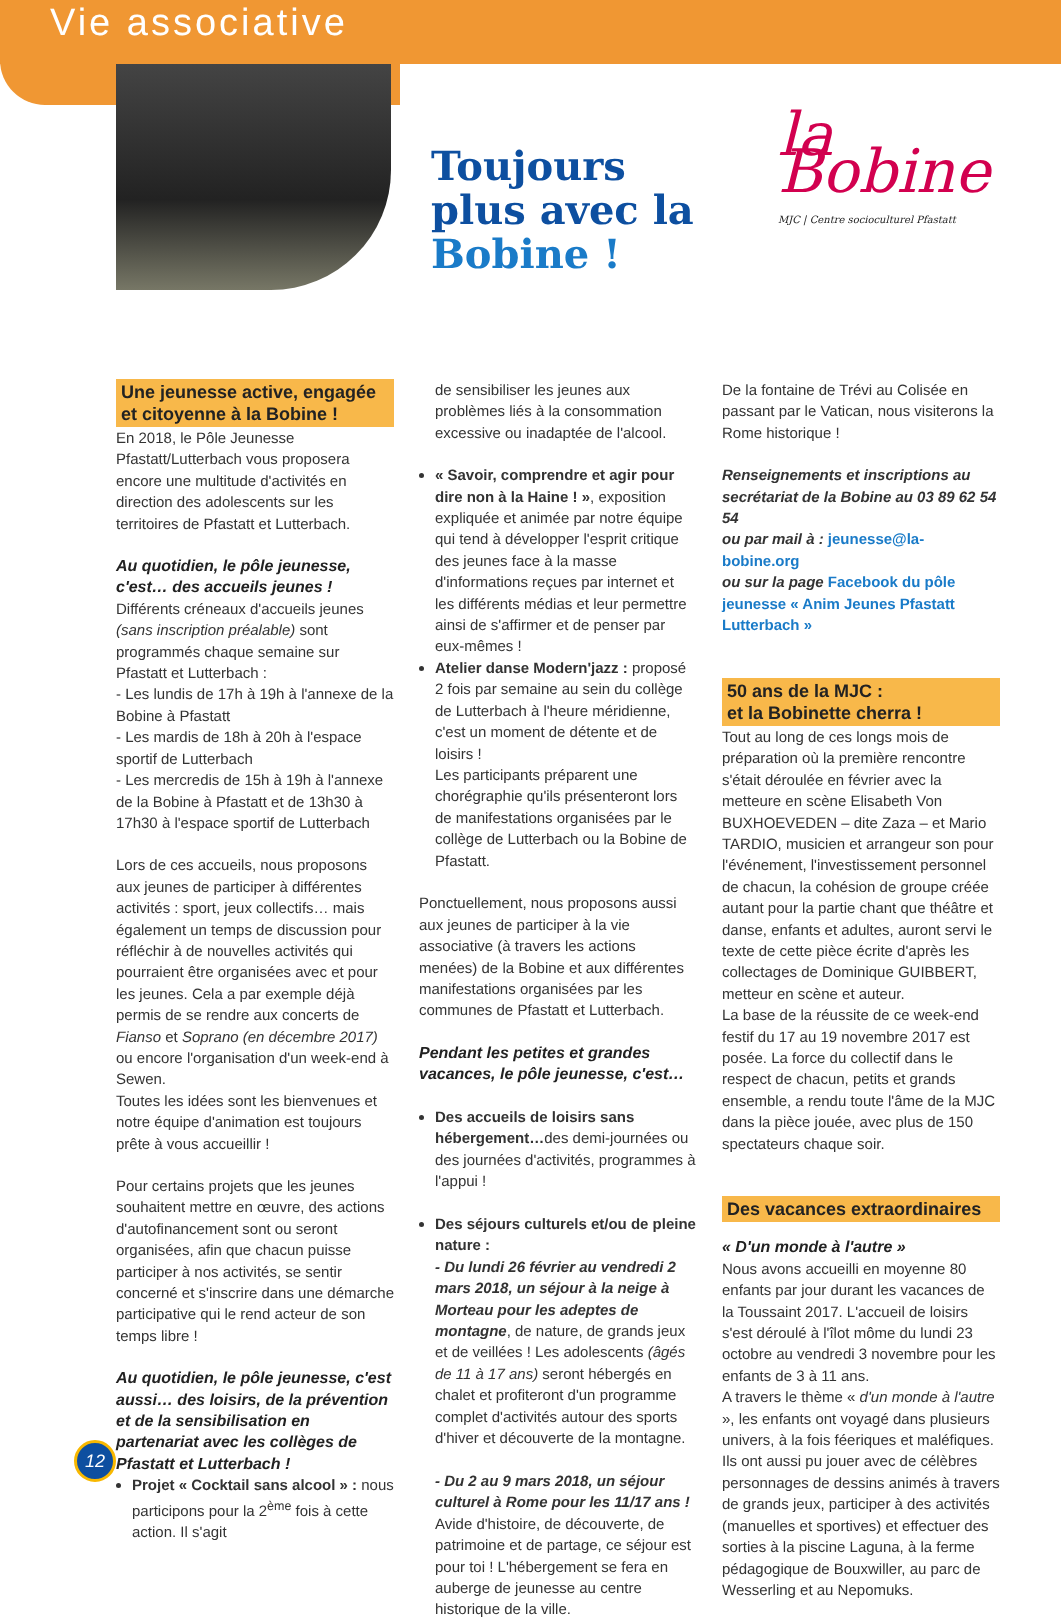Vie associative
Toujours plus avec la Bobine !
la Bobine
MJC | Centre socioculturel Pfastatt
Une jeunesse active, engagée et citoyenne à la Bobine !
En 2018, le Pôle Jeunesse Pfastatt/Lutterbach vous proposera encore une multitude d'activités en direction des adolescents sur les territoires de Pfastatt et Lutterbach.
Au quotidien, le pôle jeunesse, c'est… des accueils jeunes !
Différents créneaux d'accueils jeunes (sans inscription préalable) sont programmés chaque semaine sur Pfastatt et Lutterbach :
- Les lundis de 17h à 19h à l'annexe de la Bobine à Pfastatt
- Les mardis de 18h à 20h à l'espace sportif de Lutterbach
- Les mercredis de 15h à 19h à l'annexe de la Bobine à Pfastatt et de 13h30 à 17h30 à l'espace sportif de Lutterbach
Lors de ces accueils, nous proposons aux jeunes de participer à différentes activités : sport, jeux collectifs… mais également un temps de discussion pour réfléchir à de nouvelles activités qui pourraient être organisées avec et pour les jeunes. Cela a par exemple déjà permis de se rendre aux concerts de Fianso et Soprano (en décembre 2017) ou encore l'organisation d'un week-end à Sewen.
Toutes les idées sont les bienvenues et notre équipe d'animation est toujours prête à vous accueillir !
Pour certains projets que les jeunes souhaitent mettre en œuvre, des actions d'autofinancement sont ou seront organisées, afin que chacun puisse participer à nos activités, se sentir concerné et s'inscrire dans une démarche participative qui le rend acteur de son temps libre !
Au quotidien, le pôle jeunesse, c'est aussi… des loisirs, de la prévention et de la sensibilisation en partenariat avec les collèges de Pfastatt et Lutterbach !
Projet « Cocktail sans alcool » : nous participons pour la 2<sup>ème</sup> fois à cette action. Il s'agit
de sensibiliser les jeunes aux problèmes liés à la consommation excessive ou inadaptée de l'alcool.
« Savoir, comprendre et agir pour dire non à la Haine ! », exposition expliquée et animée par notre équipe qui tend à développer l'esprit critique des jeunes face à la masse d'informations reçues par internet et les différents médias et leur permettre ainsi de s'affirmer et de penser par eux-mêmes !
Atelier danse Modern'jazz : proposé 2 fois par semaine au sein du collège de Lutterbach à l'heure méridienne, c'est un moment de détente et de loisirs !
Les participants préparent une chorégraphie qu'ils présenteront lors de manifestations organisées par le collège de Lutterbach ou la Bobine de Pfastatt.
Ponctuellement, nous proposons aussi aux jeunes de participer à la vie associative (à travers les actions menées) de la Bobine et aux différentes manifestations organisées par les communes de Pfastatt et Lutterbach.
Pendant les petites et grandes vacances, le pôle jeunesse, c'est…
Des accueils de loisirs sans hébergement…des demi-journées ou des journées d'activités, programmes à l'appui !
Des séjours culturels et/ou de pleine nature :
- Du lundi 26 février au vendredi 2 mars 2018, un séjour à la neige à Morteau pour les adeptes de montagne, de nature, de grands jeux et de veillées ! Les adolescents (âgés de 11 à 17 ans) seront hébergés en chalet et profiteront d'un programme complet d'activités autour des sports d'hiver et découverte de la montagne.
- Du 2 au 9 mars 2018, un séjour culturel à Rome pour les 11/17 ans !
Avide d'histoire, de découverte, de patrimoine et de partage, ce séjour est pour toi ! L'hébergement se fera en auberge de jeunesse au centre historique de la ville.
De la fontaine de Trévi au Colisée en passant par le Vatican, nous visiterons la Rome historique !
Renseignements et inscriptions au secrétariat de la Bobine au 03 89 62 54 54
ou par mail à : jeunesse@la-bobine.org
ou sur la page Facebook du pôle jeunesse « Anim Jeunes Pfastatt Lutterbach »
50 ans de la MJC :
et la Bobinette cherra !
Tout au long de ces longs mois de préparation où la première rencontre s'était déroulée en février avec la metteure en scène Elisabeth Von BUXHOEVEDEN – dite Zaza – et Mario TARDIO, musicien et arrangeur son pour l'événement, l'investissement personnel de chacun, la cohésion de groupe créée autant pour la partie chant que théâtre et danse, enfants et adultes, auront servi le texte de cette pièce écrite d'après les collectages de Dominique GUIBBERT, metteur en scène et auteur.
La base de la réussite de ce week-end festif du 17 au 19 novembre 2017 est posée. La force du collectif dans le respect de chacun, petits et grands ensemble, a rendu toute l'âme de la MJC dans la pièce jouée, avec plus de 150 spectateurs chaque soir.
Des vacances extraordinaires
« D'un monde à l'autre »
Nous avons accueilli en moyenne 80 enfants par jour durant les vacances de la Toussaint 2017. L'accueil de loisirs s'est déroulé à l'îlot môme du lundi 23 octobre au vendredi 3 novembre pour les enfants de 3 à 11 ans.
A travers le thème « d'un monde à l'autre », les enfants ont voyagé dans plusieurs univers, à la fois féeriques et maléfiques. Ils ont aussi pu jouer avec de célèbres personnages de dessins animés à travers de grands jeux, participer à des activités (manuelles et sportives) et effectuer des sorties à la piscine Laguna, à la ferme pédagogique de Bouxwiller, au parc de Wesserling et au Nepomuks.
12